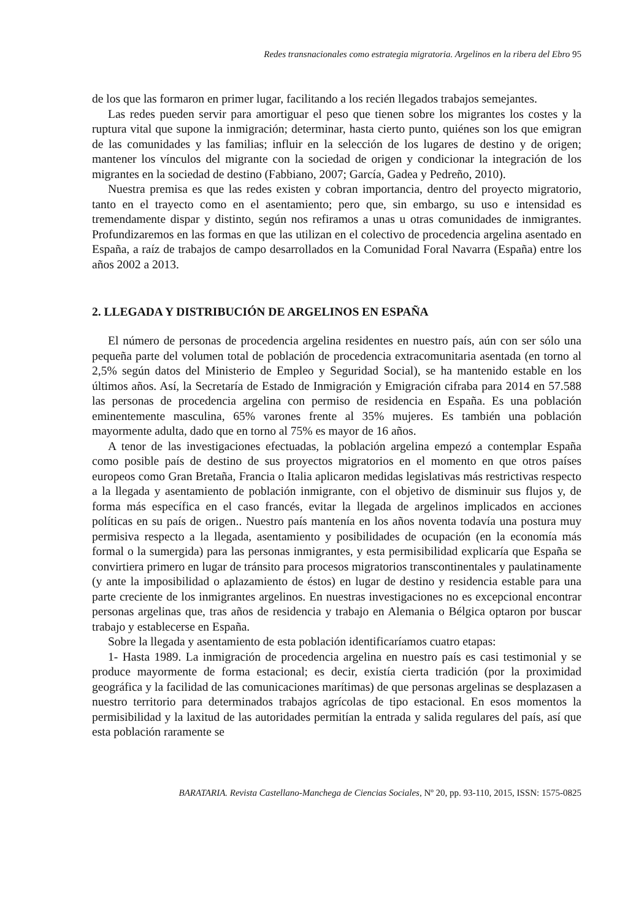Redes transnacionales como estrategia migratoria. Argelinos en la ribera del Ebro 95
de los que las formaron en primer lugar, facilitando a los recién llegados trabajos semejantes.
Las redes pueden servir para amortiguar el peso que tienen sobre los migrantes los costes y la ruptura vital que supone la inmigración; determinar, hasta cierto punto, quiénes son los que emigran de las comunidades y las familias; influir en la selección de los lugares de destino y de origen; mantener los vínculos del migrante con la sociedad de origen y condicionar la integración de los migrantes en la sociedad de destino (Fabbiano, 2007; García, Gadea y Pedreño, 2010).
Nuestra premisa es que las redes existen y cobran importancia, dentro del proyecto migratorio, tanto en el trayecto como en el asentamiento; pero que, sin embargo, su uso e intensidad es tremendamente dispar y distinto, según nos refiramos a unas u otras comunidades de inmigrantes. Profundizaremos en las formas en que las utilizan en el colectivo de procedencia argelina asentado en España, a raíz de trabajos de campo desarrollados en la Comunidad Foral Navarra (España) entre los años 2002 a 2013.
2. LLEGADA Y DISTRIBUCIÓN DE ARGELINOS EN ESPAÑA
El número de personas de procedencia argelina residentes en nuestro país, aún con ser sólo una pequeña parte del volumen total de población de procedencia extracomunitaria asentada (en torno al 2,5% según datos del Ministerio de Empleo y Seguridad Social), se ha mantenido estable en los últimos años. Así, la Secretaría de Estado de Inmigración y Emigración cifraba para 2014 en 57.588 las personas de procedencia argelina con permiso de residencia en España. Es una población eminentemente masculina, 65% varones frente al 35% mujeres. Es también una población mayormente adulta, dado que en torno al 75% es mayor de 16 años.
A tenor de las investigaciones efectuadas, la población argelina empezó a contemplar España como posible país de destino de sus proyectos migratorios en el momento en que otros países europeos como Gran Bretaña, Francia o Italia aplicaron medidas legislativas más restrictivas respecto a la llegada y asentamiento de población inmigrante, con el objetivo de disminuir sus flujos y, de forma más específica en el caso francés, evitar la llegada de argelinos implicados en acciones políticas en su país de origen.. Nuestro país mantenía en los años noventa todavía una postura muy permisiva respecto a la llegada, asentamiento y posibilidades de ocupación (en la economía más formal o la sumergida) para las personas inmigrantes, y esta permisibilidad explicaría que España se convirtiera primero en lugar de tránsito para procesos migratorios transcontinentales y paulatinamente (y ante la imposibilidad o aplazamiento de éstos) en lugar de destino y residencia estable para una parte creciente de los inmigrantes argelinos. En nuestras investigaciones no es excepcional encontrar personas argelinas que, tras años de residencia y trabajo en Alemania o Bélgica optaron por buscar trabajo y establecerse en España.
Sobre la llegada y asentamiento de esta población identificaríamos cuatro etapas:
1- Hasta 1989. La inmigración de procedencia argelina en nuestro país es casi testimonial y se produce mayormente de forma estacional; es decir, existía cierta tradición (por la proximidad geográfica y la facilidad de las comunicaciones marítimas) de que personas argelinas se desplazasen a nuestro territorio para determinados trabajos agrícolas de tipo estacional. En esos momentos la permisibilidad y la laxitud de las autoridades permitían la entrada y salida regulares del país, así que esta población raramente se
BARATARIA. Revista Castellano-Manchega de Ciencias Sociales, Nº 20, pp. 93-110, 2015, ISSN: 1575-0825